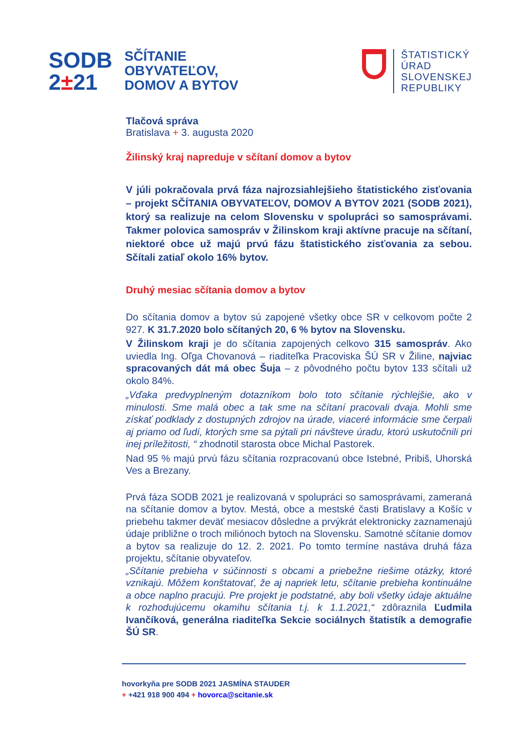SODB
2±21
SČÍTANIE
OBYVATEĽOV,
DOMOV A BYTOV
ŠTATISTICKÝ
ÚRAD
SLOVENSKEJ
REPUBLIKY
Tlačová správa
Bratislava + 3. augusta 2020
Žilinský kraj napreduje v sčítaní domov a bytov
V júli pokračovala prvá fáza najrozsiahlejšieho štatistického zisťovania – projekt SČÍTANIA OBYVATEĽOV, DOMOV A BYTOV 2021 (SODB 2021), ktorý sa realizuje na celom Slovensku v spolupráci so samosprávami. Takmer polovica samospráv v Žilinskom kraji aktívne pracuje na sčítaní, niektoré obce už majú prvú fázu štatistického zisťovania za sebou. Sčítali zatiaľ okolo 16% bytov.
Druhý mesiac sčítania domov a bytov
Do sčítania domov a bytov sú zapojené všetky obce SR v celkovom počte 2 927. K 31.7.2020 bolo sčítaných 20, 6 % bytov na Slovensku.
V Žilinskom kraji je do sčítania zapojených celkovo 315 samospráv. Ako uviedla Ing. Oľga Chovanová – riaditeľka Pracoviska ŠÚ SR v Žiline, najviac spracovaných dát má obec Šuja – z pôvodného počtu bytov 133 sčítali už okolo 84%.
„Vďaka predvyplneným dotazníkom bolo toto sčítanie rýchlejšie, ako v minulosti. Sme malá obec a tak sme na sčítaní pracovali dvaja. Mohli sme získať podklady z dostupných zdrojov na úrade, viaceré informácie sme čerpali aj priamo od ľudí, ktorých sme sa pýtali pri návšteve úradu, ktorú uskutočnili pri inej príležitosti, “ zhodnotil starosta obce Michal Pastorek.
Nad 95 % majú prvú fázu sčítania rozpracovanú obce Istebné, Pribiš, Uhorská Ves a Brezany.
Prvá fáza SODB 2021 je realizovaná v spolupráci so samosprávami, zameraná na sčítanie domov a bytov. Mestá, obce a mestské časti Bratislavy a Košíc v priebehu takmer deväť mesiacov dôsledne a prvýkrát elektronicky zaznamenajú údaje približne o troch miliónoch bytoch na Slovensku. Samotné sčítanie domov a bytov sa realizuje do 12. 2. 2021. Po tomto termíne nastáva druhá fáza projektu, sčítanie obyvateľov.
„Sčítanie prebieha v súčinnosti s obcami a priebežne riešime otázky, ktoré vznikajú. Môžem konštatovať, že aj napriek letu, sčítanie prebieha kontinuálne a obce naplno pracujú. Pre projekt je podstatné, aby boli všetky údaje aktuálne k rozhodujúcemu okamihu sčítania t.j. k 1.1.2021,“ zdôraznila Ľudmila Ivančíková, generálna riaditeľka Sekcie sociálnych štatistík a demografie ŠÚ SR.
hovorkyňa pre SODB 2021 JASMÍNA STAUDER
+ +421 918 900 494 + hovorca@scitanie.sk